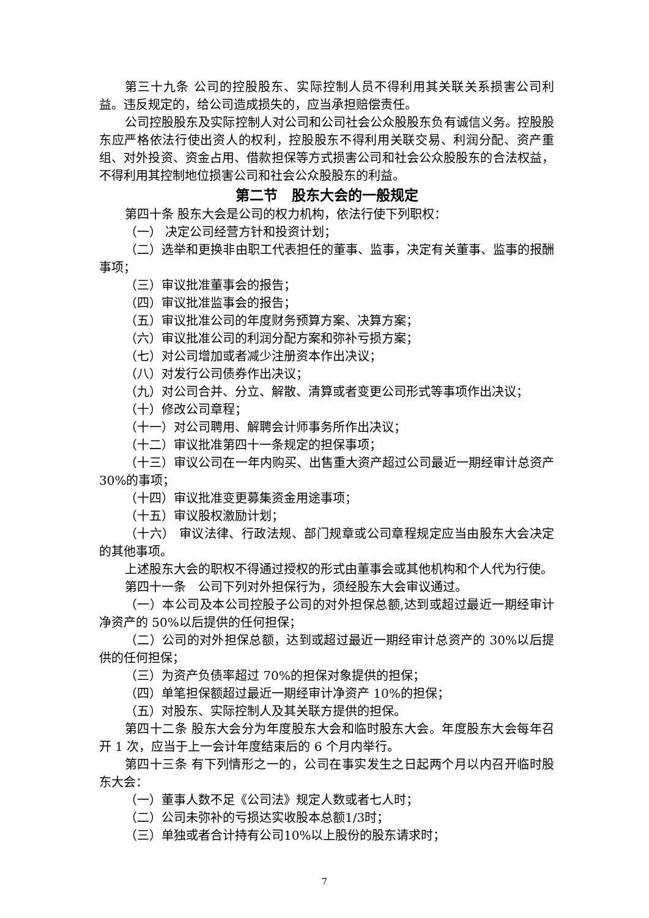第三十九条 公司的控股股东、实际控制人员不得利用其关联关系损害公司利益。违反规定的，给公司造成损失的，应当承担赔偿责任。
公司控股股东及实际控制人对公司和公司社会公众股股东负有诚信义务。控股股东应严格依法行使出资人的权利，控股股东不得利用关联交易、利润分配、资产重组、对外投资、资金占用、借款担保等方式损害公司和社会公众股股东的合法权益，不得利用其控制地位损害公司和社会公众股股东的利益。
第二节　股东大会的一般规定
第四十条 股东大会是公司的权力机构，依法行使下列职权：
（一） 决定公司经营方针和投资计划；
（二）选举和更换非由职工代表担任的董事、监事，决定有关董事、监事的报酬事项；
（三）审议批准董事会的报告；
（四）审议批准监事会的报告；
（五）审议批准公司的年度财务预算方案、决算方案；
（六）审议批准公司的利润分配方案和弥补亏损方案；
（七）对公司增加或者减少注册资本作出决议；
（八）对发行公司债券作出决议；
（九）对公司合并、分立、解散、清算或者变更公司形式等事项作出决议；
（十）修改公司章程；
（十一）对公司聘用、解聘会计师事务所作出决议；
（十二）审议批准第四十一条规定的担保事项；
（十三）审议公司在一年内购买、出售重大资产超过公司最近一期经审计总资产30%的事项；
（十四）审议批准变更募集资金用途事项；
（十五）审议股权激励计划；
（十六） 审议法律、行政法规、部门规章或公司章程规定应当由股东大会决定的其他事项。
上述股东大会的职权不得通过授权的形式由董事会或其他机构和个人代为行使。
第四十一条　公司下列对外担保行为，须经股东大会审议通过。
（一）本公司及本公司控股子公司的对外担保总额,达到或超过最近一期经审计净资产的 50%以后提供的任何担保；
（二）公司的对外担保总额，达到或超过最近一期经审计总资产的 30%以后提供的任何担保；
（三）为资产负债率超过 70%的担保对象提供的担保；
（四）单笔担保额超过最近一期经审计净资产 10%的担保；
（五）对股东、实际控制人及其关联方提供的担保。
第四十二条 股东大会分为年度股东大会和临时股东大会。年度股东大会每年召开 1 次，应当于上一会计年度结束后的 6 个月内举行。
第四十三条 有下列情形之一的，公司在事实发生之日起两个月以内召开临时股东大会：
（一）董事人数不足《公司法》规定人数或者七人时；
（二）公司未弥补的亏损达实收股本总额1/3时；
（三）单独或者合计持有公司10%以上股份的股东请求时；
7